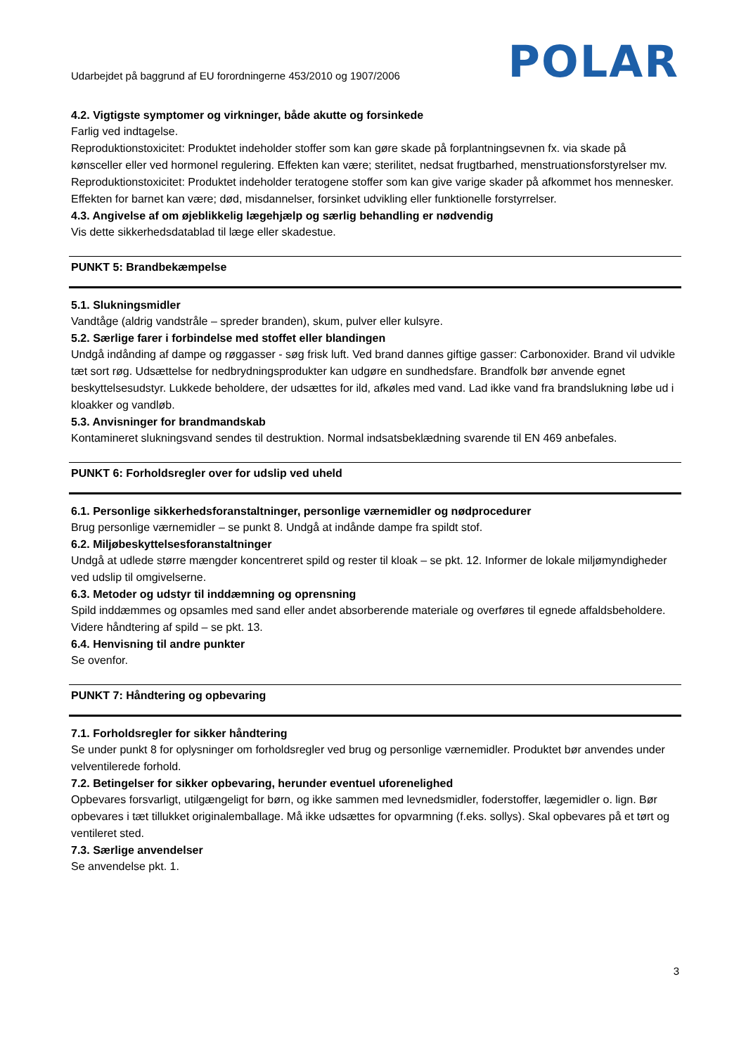Udarbejdet på baggrund af EU forordningerne 453/2010 og 1907/2006 POLAR
4.2. Vigtigste symptomer og virkninger, både akutte og forsinkede
Farlig ved indtagelse.
Reproduktionstoxicitet: Produktet indeholder stoffer som kan gøre skade på forplantningsevnen fx. via skade på kønsceller eller ved hormonel regulering. Effekten kan være; sterilitet, nedsat frugtbarhed, menstruationsforstyrelser mv.
Reproduktionstoxicitet: Produktet indeholder teratogene stoffer som kan give varige skader på afkommet hos mennesker. Effekten for barnet kan være; død, misdannelser, forsinket udvikling eller funktionelle forstyrrelser.
4.3. Angivelse af om øjeblikkelig lægehjælp og særlig behandling er nødvendig
Vis dette sikkerhedsdatablad til læge eller skadestue.
PUNKT 5: Brandbekæmpelse
5.1. Slukningsmidler
Vandtåge (aldrig vandstråle – spreder branden), skum, pulver eller kulsyre.
5.2. Særlige farer i forbindelse med stoffet eller blandingen
Undgå indånding af dampe og røggasser - søg frisk luft. Ved brand dannes giftige gasser: Carbonoxider. Brand vil udvikle tæt sort røg. Udsættelse for nedbrydningsprodukter kan udgøre en sundhedsfare. Brandfolk bør anvende egnet beskyttelsesudstyr. Lukkede beholdere, der udsættes for ild, afkøles med vand. Lad ikke vand fra brandslukning løbe ud i kloakker og vandløb.
5.3. Anvisninger for brandmandskab
Kontamineret slukningsvand sendes til destruktion. Normal indsatsbeklædning svarende til EN 469 anbefales.
PUNKT 6: Forholdsregler over for udslip ved uheld
6.1. Personlige sikkerhedsforanstaltninger, personlige værnemidler og nødprocedurer
Brug personlige værnemidler – se punkt 8. Undgå at indånde dampe fra spildt stof.
6.2. Miljøbeskyttelsesforanstaltninger
Undgå at udlede større mængder koncentreret spild og rester til kloak – se pkt. 12. Informer de lokale miljømyndigheder ved udslip til omgivelserne.
6.3. Metoder og udstyr til inddæmning og oprensning
Spild inddæmmes og opsamles med sand eller andet absorberende materiale og overføres til egnede affaldsbeholdere. Videre håndtering af spild – se pkt. 13.
6.4. Henvisning til andre punkter
Se ovenfor.
PUNKT 7: Håndtering og opbevaring
7.1. Forholdsregler for sikker håndtering
Se under punkt 8 for oplysninger om forholdsregler ved brug og personlige værnemidler. Produktet bør anvendes under velventilerede forhold.
7.2. Betingelser for sikker opbevaring, herunder eventuel uforenelighed
Opbevares forsvarligt, utilgængeligt for børn, og ikke sammen med levnedsmidler, foderstoffer, lægemidler o. lign. Bør opbevares i tæt tillukket originalemballage. Må ikke udsættes for opvarmning (f.eks. sollys). Skal opbevares på et tørt og ventileret sted.
7.3. Særlige anvendelser
Se anvendelse pkt. 1.
3